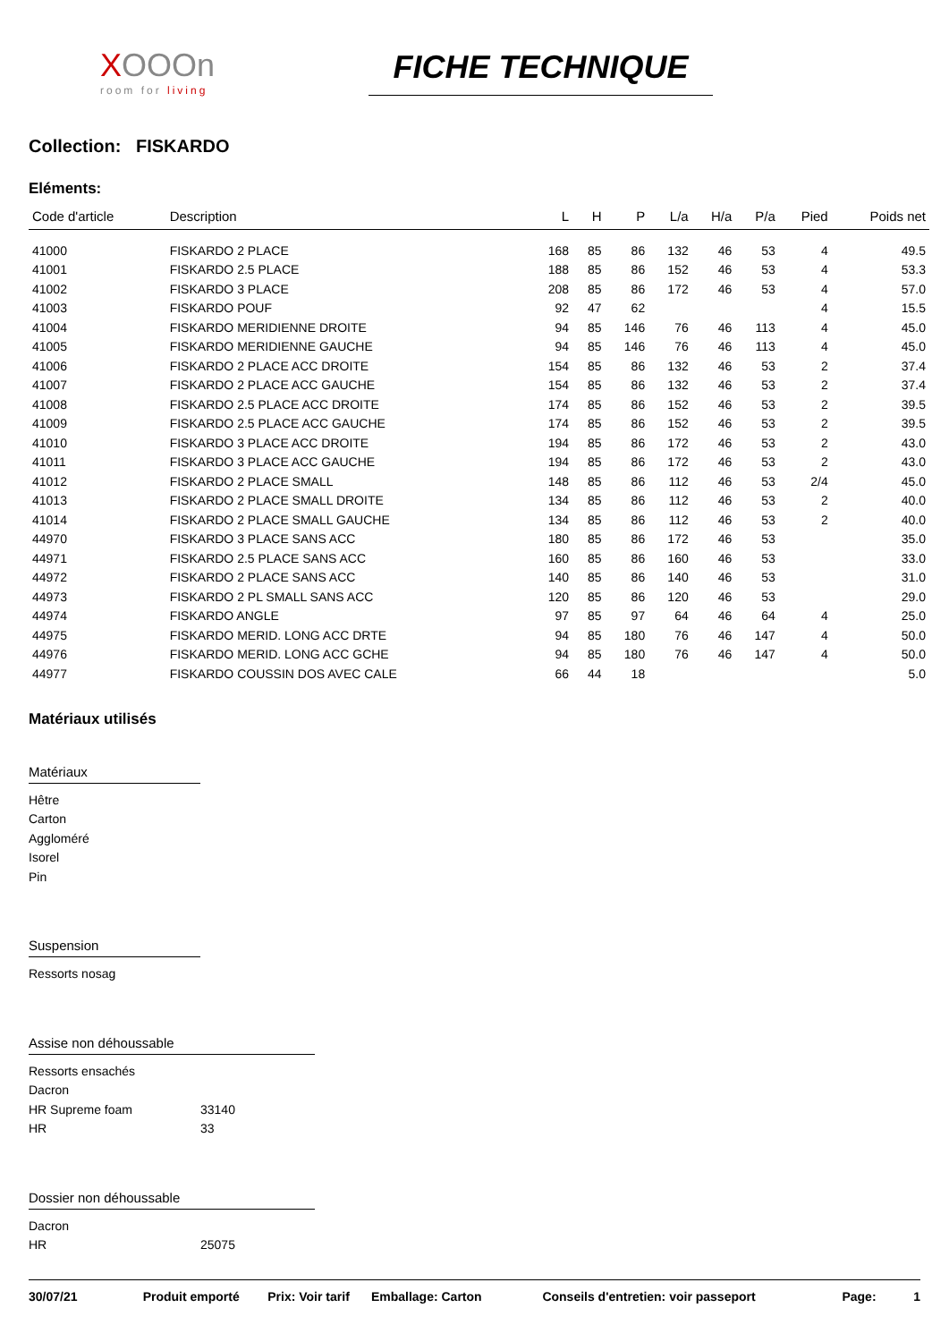XOOOn
room for living
FICHE TECHNIQUE
Collection: FISKARDO
Eléments:
| Code d'article | Description | L | H | P | L/a | H/a | P/a | Pied | Poids net |
| --- | --- | --- | --- | --- | --- | --- | --- | --- | --- |
| 41000 | FISKARDO 2 PLACE | 168 | 85 | 86 | 132 | 46 | 53 | 4 | 49.5 |
| 41001 | FISKARDO 2.5 PLACE | 188 | 85 | 86 | 152 | 46 | 53 | 4 | 53.3 |
| 41002 | FISKARDO 3 PLACE | 208 | 85 | 86 | 172 | 46 | 53 | 4 | 57.0 |
| 41003 | FISKARDO POUF | 92 | 47 | 62 | | | | 4 | 15.5 |
| 41004 | FISKARDO MERIDIENNE DROITE | 94 | 85 | 146 | 76 | 46 | 113 | 4 | 45.0 |
| 41005 | FISKARDO MERIDIENNE GAUCHE | 94 | 85 | 146 | 76 | 46 | 113 | 4 | 45.0 |
| 41006 | FISKARDO 2 PLACE ACC DROITE | 154 | 85 | 86 | 132 | 46 | 53 | 2 | 37.4 |
| 41007 | FISKARDO 2 PLACE ACC GAUCHE | 154 | 85 | 86 | 132 | 46 | 53 | 2 | 37.4 |
| 41008 | FISKARDO 2.5 PLACE ACC DROITE | 174 | 85 | 86 | 152 | 46 | 53 | 2 | 39.5 |
| 41009 | FISKARDO 2.5 PLACE ACC GAUCHE | 174 | 85 | 86 | 152 | 46 | 53 | 2 | 39.5 |
| 41010 | FISKARDO 3 PLACE ACC DROITE | 194 | 85 | 86 | 172 | 46 | 53 | 2 | 43.0 |
| 41011 | FISKARDO 3 PLACE ACC GAUCHE | 194 | 85 | 86 | 172 | 46 | 53 | 2 | 43.0 |
| 41012 | FISKARDO 2 PLACE SMALL | 148 | 85 | 86 | 112 | 46 | 53 | 2/4 | 45.0 |
| 41013 | FISKARDO 2 PLACE SMALL DROITE | 134 | 85 | 86 | 112 | 46 | 53 | 2 | 40.0 |
| 41014 | FISKARDO 2 PLACE SMALL GAUCHE | 134 | 85 | 86 | 112 | 46 | 53 | 2 | 40.0 |
| 44970 | FISKARDO 3 PLACE SANS ACC | 180 | 85 | 86 | 172 | 46 | 53 | | 35.0 |
| 44971 | FISKARDO 2.5 PLACE SANS ACC | 160 | 85 | 86 | 160 | 46 | 53 | | 33.0 |
| 44972 | FISKARDO 2 PLACE SANS ACC | 140 | 85 | 86 | 140 | 46 | 53 | | 31.0 |
| 44973 | FISKARDO 2 PL SMALL SANS ACC | 120 | 85 | 86 | 120 | 46 | 53 | | 29.0 |
| 44974 | FISKARDO ANGLE | 97 | 85 | 97 | 64 | 46 | 64 | 4 | 25.0 |
| 44975 | FISKARDO MERID. LONG ACC DRTE | 94 | 85 | 180 | 76 | 46 | 147 | 4 | 50.0 |
| 44976 | FISKARDO MERID. LONG ACC GCHE | 94 | 85 | 180 | 76 | 46 | 147 | 4 | 50.0 |
| 44977 | FISKARDO COUSSIN DOS AVEC CALE | 66 | 44 | 18 | | | | | 5.0 |
Matériaux utilisés
Matériaux
Hêtre
Carton
Aggloméré
Isorel
Pin
Suspension
Ressorts nosag
Assise non déhoussable
Ressorts ensachés
Dacron
HR Supreme foam 33140
HR 33
Dossier non déhoussable
Dacron
HR 25075
30/07/21 Produit emporté Prix: Voir tarif Emballage: Carton Conseils d'entretien: voir passeport Page: 1